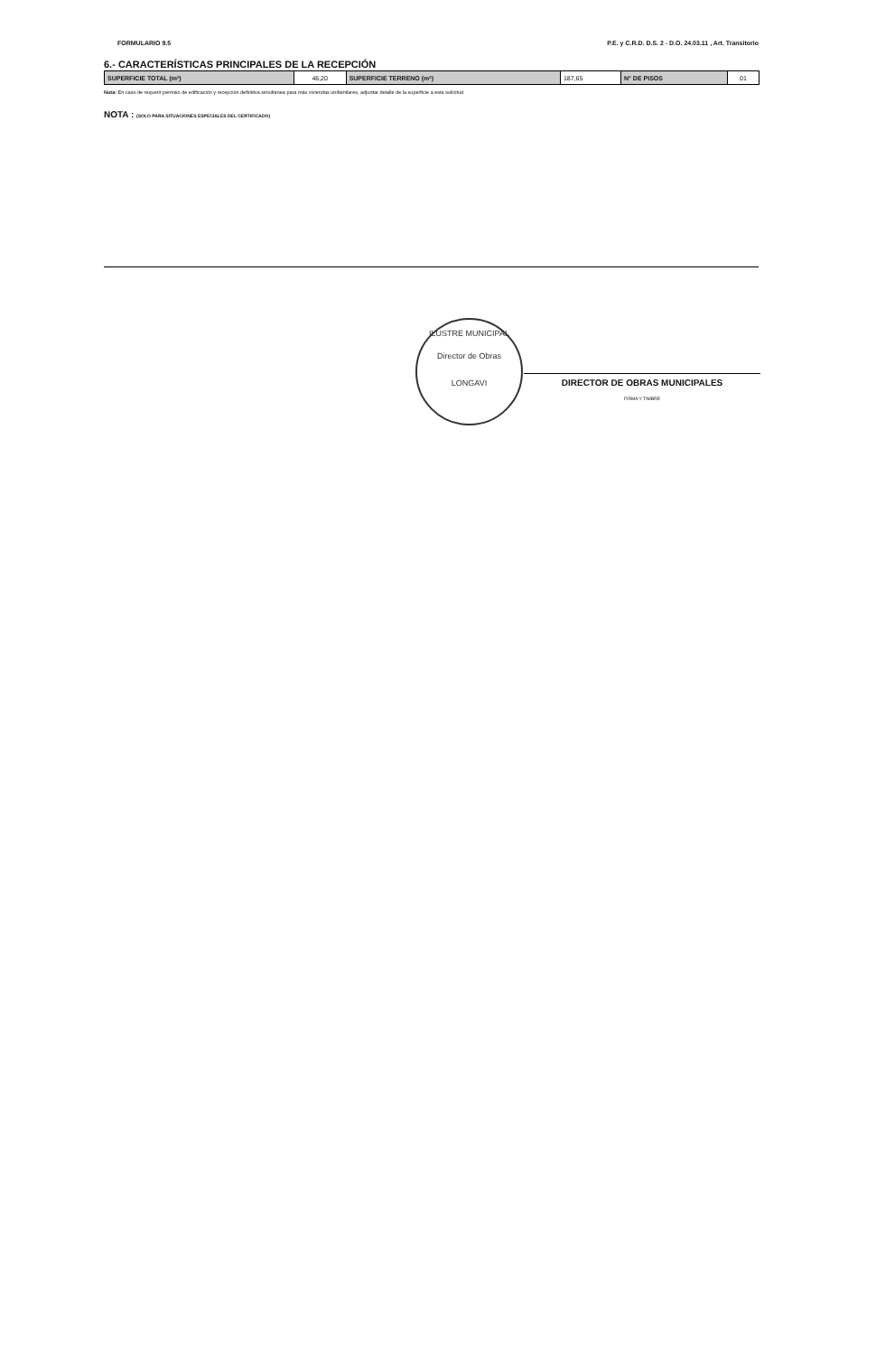ILUSTRE MUNICIPAL
Director de Obras
LONGAVI
FORMULARIO 9.5 P.E. y C.R.D. D.S. 2 - D.O. 24.03.11 , Art. Transitorio
6.- CARACTERÍSTICAS PRINCIPALES DE LA RECEPCIÓN
| SUPERFICIE TOTAL (m²) | 46,20 | SUPERFICIE TERRENO (m²) | 187,65 | N° DE PISOS | 01 |
Nota: En caso de requerir permiso de edificación y recepción definitiva simultánea para más viviendas unifamilares, adjuntar detalle de la superficie a esta solicitud.
NOTA : (SOLO PARA SITUACIONES ESPECIALES DEL CERTIFICADO)
DIRECTOR DE OBRAS MUNICIPALES
FIRMA Y TIMBRE